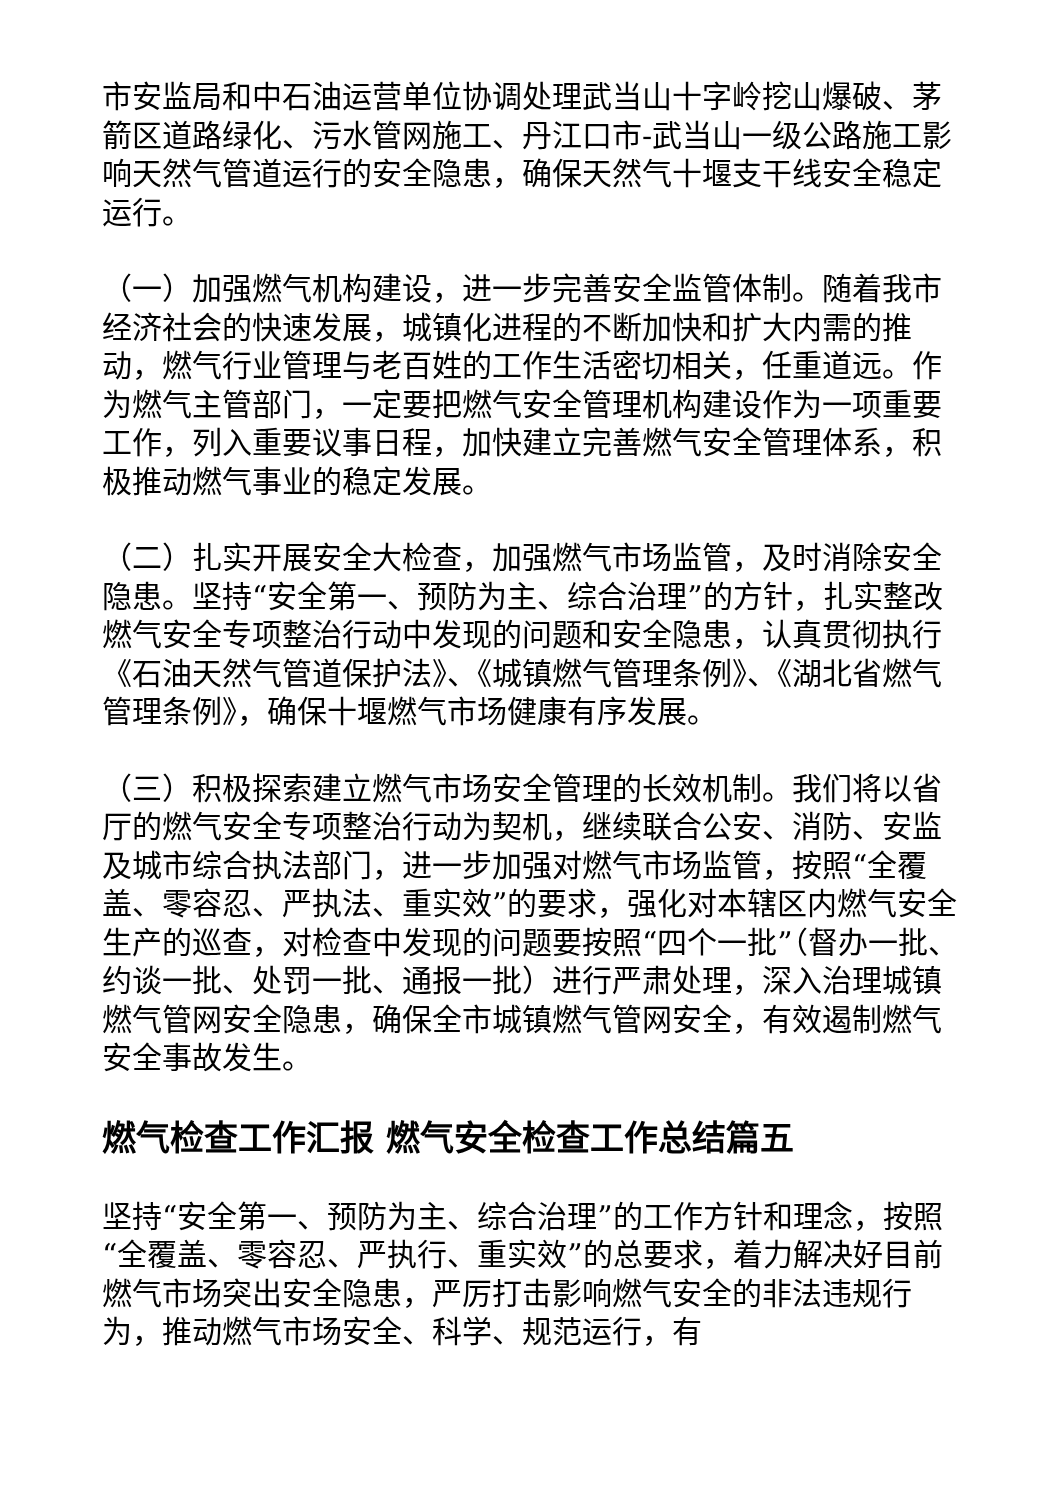市安监局和中石油运营单位协调处理武当山十字岭挖山爆破、茅箭区道路绿化、污水管网施工、丹江口市-武当山一级公路施工影响天然气管道运行的安全隐患，确保天然气十堰支干线安全稳定运行。
（一）加强燃气机构建设，进一步完善安全监管体制。随着我市经济社会的快速发展，城镇化进程的不断加快和扩大内需的推动，燃气行业管理与老百姓的工作生活密切相关，任重道远。作为燃气主管部门，一定要把燃气安全管理机构建设作为一项重要工作，列入重要议事日程，加快建立完善燃气安全管理体系，积极推动燃气事业的稳定发展。
（二）扎实开展安全大检查，加强燃气市场监管，及时消除安全隐患。坚持“安全第一、预防为主、综合治理”的方针，扎实整改燃气安全专项整治行动中发现的问题和安全隐患，认真贯彻执行《石油天然气管道保护法》、《城镇燃气管理条例》、《湖北省燃气管理条例》，确保十堰燃气市场健康有序发展。
（三）积极探索建立燃气市场安全管理的长效机制。我们将以省厅的燃气安全专项整治行动为契机，继续联合公安、消防、安监及城市综合执法部门，进一步加强对燃气市场监管，按照“全覆盖、零容忍、严执法、重实效”的要求，强化对本辖区内燃气安全生产的巡查，对检查中发现的问题要按照“四个一批”（督办一批、约谈一批、处罚一批、通报一批）进行严肃处理，深入治理城镇燃气管网安全隐患，确保全市城镇燃气管网安全，有效遏制燃气安全事故发生。
燃气检查工作汇报 燃气安全检查工作总结篇五
坚持“安全第一、预防为主、综合治理”的工作方针和理念，按照“全覆盖、零容忍、严执行、重实效”的总要求，着力解决好目前燃气市场突出安全隐患，严厉打击影响燃气安全的非法违规行为，推动燃气市场安全、科学、规范运行，有